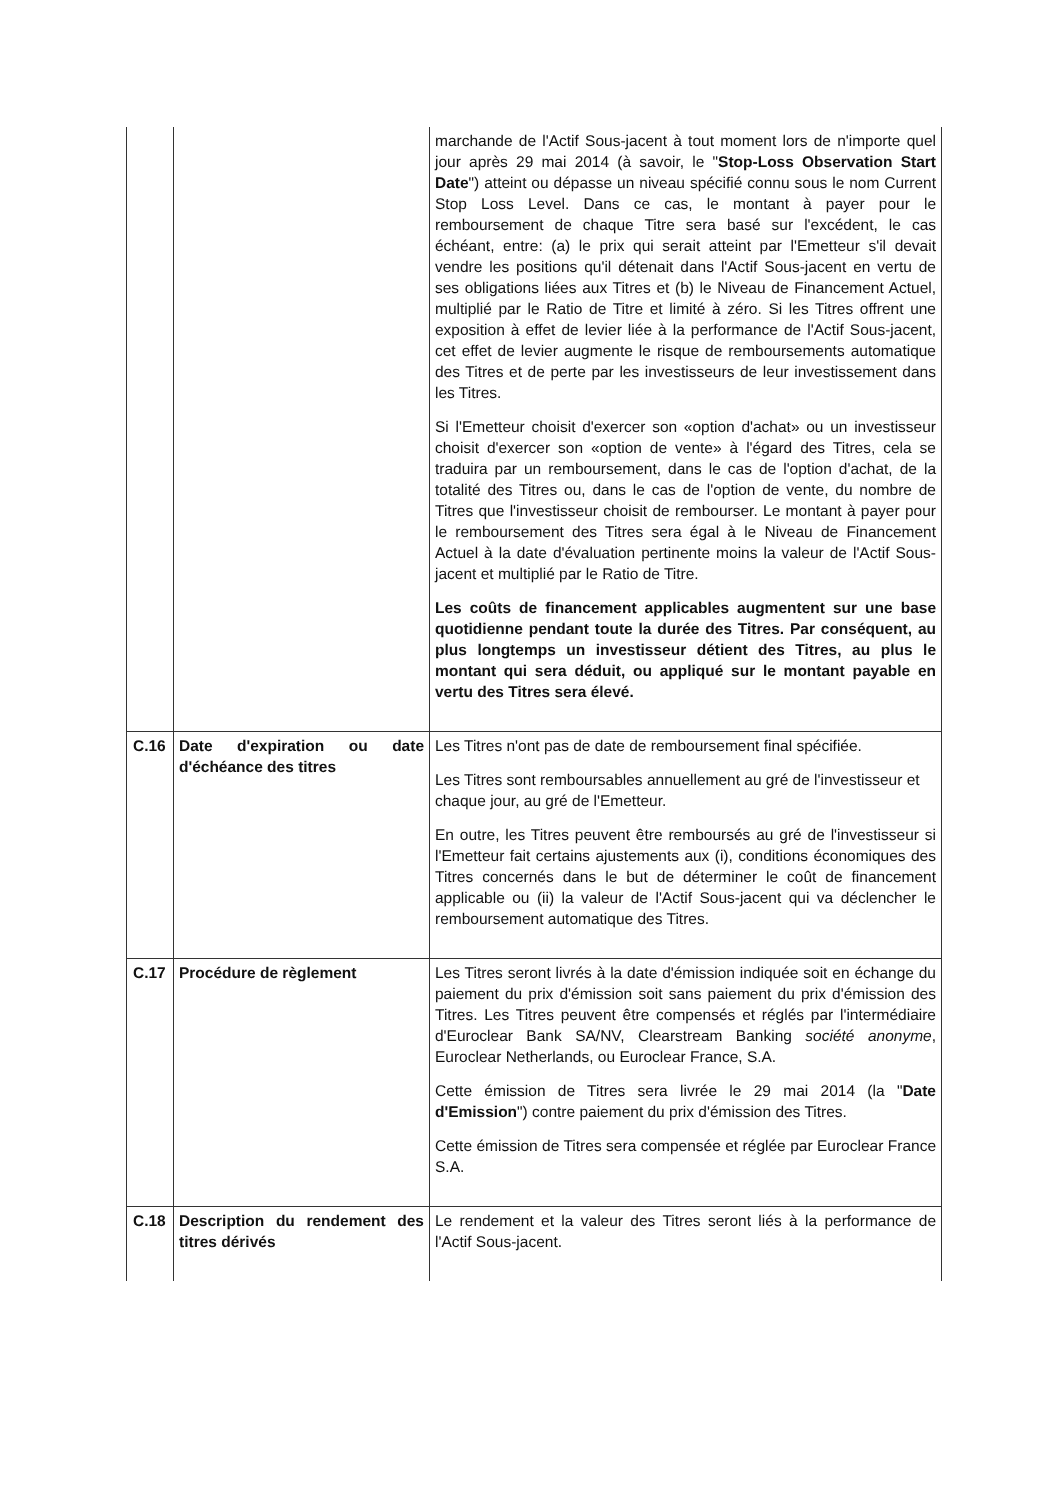| | | marchande de l'Actif Sous-jacent à tout moment lors de n'importe quel jour après 29 mai 2014 (à savoir, le " Stop-Loss Observation Start Date ") atteint ou dépasse un niveau spécifié connu sous le nom Current Stop Loss Level. Dans ce cas, le montant à payer pour le remboursement de chaque Titre sera basé sur l'excédent, le cas échéant, entre: (a) le prix qui serait atteint par l'Emetteur s'il devait vendre les positions qu'il détenait dans l'Actif Sous-jacent en vertu de ses obligations liées aux Titres et (b) le Niveau de Financement Actuel, multiplié par le Ratio de Titre et limité à zéro. Si les Titres offrent une exposition à effet de levier liée à la performance de l'Actif Sous-jacent, cet effet de levier augmente le risque de remboursements automatique des Titres et de perte par les investisseurs de leur investissement dans les Titres. Si l'Emetteur choisit d'exercer son «option d'achat» ou un investisseur choisit d'exercer son «option de vente» à l'égard des Titres, cela se traduira par un remboursement, dans le cas de l'option d'achat, de la totalité des Titres ou, dans le cas de l'option de vente, du nombre de Titres que l'investisseur choisit de rembourser. Le montant à payer pour le remboursement des Titres sera égal à le Niveau de Financement Actuel à la date d'évaluation pertinente moins la valeur de l'Actif Sous-jacent et multiplié par le Ratio de Titre. Les coûts de financement applicables augmentent sur une base quotidienne pendant toute la durée des Titres. Par conséquent, au plus longtemps un investisseur détient des Titres, au plus le montant qui sera déduit, ou appliqué sur le montant payable en vertu des Titres sera élevé. |
| C.16 | Date d'expiration ou date d'échéance des titres | Les Titres n'ont pas de date de remboursement final spécifiée. Les Titres sont remboursables annuellement au gré de l'investisseur et chaque jour, au gré de l'Emetteur. En outre, les Titres peuvent être remboursés au gré de l'investisseur si l'Emetteur fait certains ajustements aux (i), conditions économiques des Titres concernés dans le but de déterminer le coût de financement applicable ou (ii) la valeur de l'Actif Sous-jacent qui va déclencher le remboursement automatique des Titres. |
| C.17 | Procédure de règlement | Les Titres seront livrés à la date d'émission indiquée soit en échange du paiement du prix d'émission soit sans paiement du prix d'émission des Titres. Les Titres peuvent être compensés et réglés par l'intermédiaire d'Euroclear Bank SA/NV, Clearstream Banking société anonyme , Euroclear Netherlands, ou Euroclear France, S.A. Cette émission de Titres sera livrée le 29 mai 2014 (la " Date d'Emission ") contre paiement du prix d'émission des Titres. Cette émission de Titres sera compensée et réglée par Euroclear France S.A. |
| C.18 | Description du rendement des titres dérivés | Le rendement et la valeur des Titres seront liés à la performance de l'Actif Sous-jacent. |